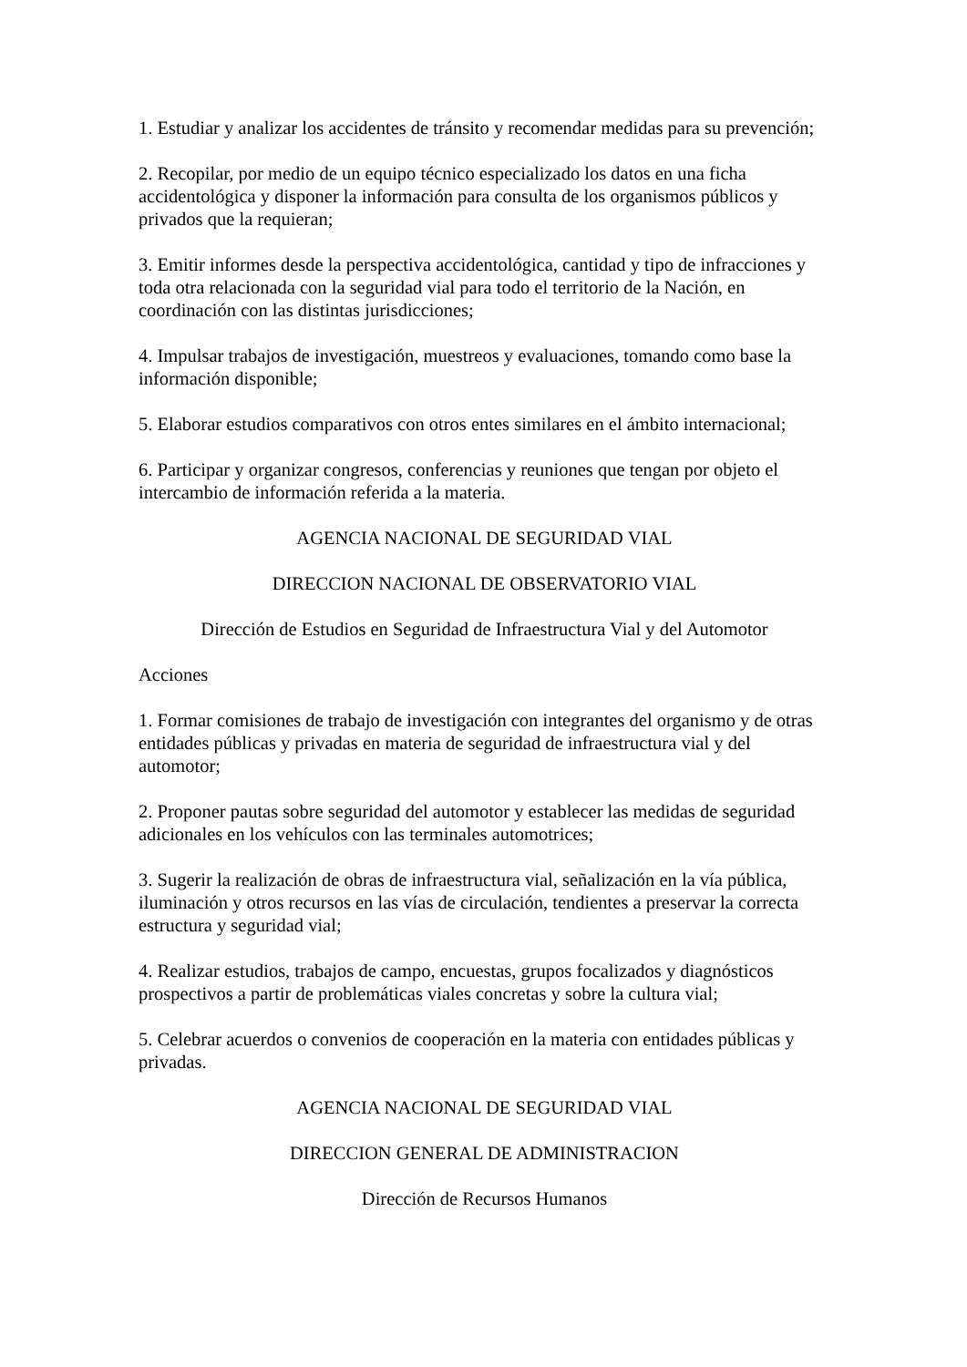1. Estudiar y analizar los accidentes de tránsito y recomendar medidas para su prevención;
2. Recopilar, por medio de un equipo técnico especializado los datos en una ficha accidentológica y disponer la información para consulta de los organismos públicos y privados que la requieran;
3. Emitir informes desde la perspectiva accidentológica, cantidad y tipo de infracciones y toda otra relacionada con la seguridad vial para todo el territorio de la Nación, en coordinación con las distintas jurisdicciones;
4. Impulsar trabajos de investigación, muestreos y evaluaciones, tomando como base la información disponible;
5. Elaborar estudios comparativos con otros entes similares en el ámbito internacional;
6. Participar y organizar congresos, conferencias y reuniones que tengan por objeto el intercambio de información referida a la materia.
AGENCIA NACIONAL DE SEGURIDAD VIAL
DIRECCION NACIONAL DE OBSERVATORIO VIAL
Dirección de Estudios en Seguridad de Infraestructura Vial y del Automotor
Acciones
1. Formar comisiones de trabajo de investigación con integrantes del organismo y de otras entidades públicas y privadas en materia de seguridad de infraestructura vial y del automotor;
2. Proponer pautas sobre seguridad del automotor y establecer las medidas de seguridad adicionales en los vehículos con las terminales automotrices;
3. Sugerir la realización de obras de infraestructura vial, señalización en la vía pública, iluminación y otros recursos en las vías de circulación, tendientes a preservar la correcta estructura y seguridad vial;
4. Realizar estudios, trabajos de campo, encuestas, grupos focalizados y diagnósticos prospectivos a partir de problemáticas viales concretas y sobre la cultura vial;
5. Celebrar acuerdos o convenios de cooperación en la materia con entidades públicas y privadas.
AGENCIA NACIONAL DE SEGURIDAD VIAL
DIRECCION GENERAL DE ADMINISTRACION
Dirección de Recursos Humanos